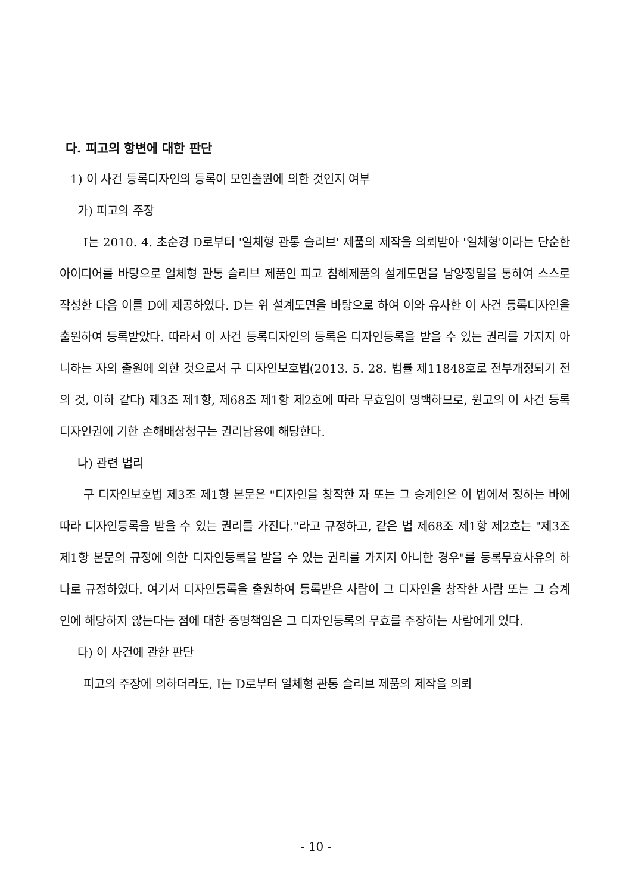다. 피고의 항변에 대한 판단
1) 이 사건 등록디자인의 등록이 모인출원에 의한 것인지 여부
가) 피고의 주장
I는 2010. 4. 초순경 D로부터 '일체형 관통 슬리브' 제품의 제작을 의뢰받아 '일체형'이라는 단순한 아이디어를 바탕으로 일체형 관통 슬리브 제품인 피고 침해제품의 설계도면을 남양정밀을 통하여 스스로 작성한 다음 이를 D에 제공하였다. D는 위 설계도면을 바탕으로 하여 이와 유사한 이 사건 등록디자인을 출원하여 등록받았다. 따라서 이 사건 등록디자인의 등록은 디자인등록을 받을 수 있는 권리를 가지지 아니하는 자의 출원에 의한 것으로서 구 디자인보호법(2013. 5. 28. 법률 제11848호로 전부개정되기 전의 것, 이하 같다) 제3조 제1항, 제68조 제1항 제2호에 따라 무효임이 명백하므로, 원고의 이 사건 등록디자인권에 기한 손해배상청구는 권리남용에 해당한다.
나) 관련 법리
구 디자인보호법 제3조 제1항 본문은 "디자인을 창작한 자 또는 그 승계인은 이 법에서 정하는 바에 따라 디자인등록을 받을 수 있는 권리를 가진다."라고 규정하고, 같은 법 제68조 제1항 제2호는 "제3조 제1항 본문의 규정에 의한 디자인등록을 받을 수 있는 권리를 가지지 아니한 경우"를 등록무효사유의 하나로 규정하였다. 여기서 디자인등록을 출원하여 등록받은 사람이 그 디자인을 창작한 사람 또는 그 승계인에 해당하지 않는다는 점에 대한 증명책임은 그 디자인등록의 무효를 주장하는 사람에게 있다.
다) 이 사건에 관한 판단
피고의 주장에 의하더라도, I는 D로부터 일체형 관통 슬리브 제품의 제작을 의뢰
- 10 -